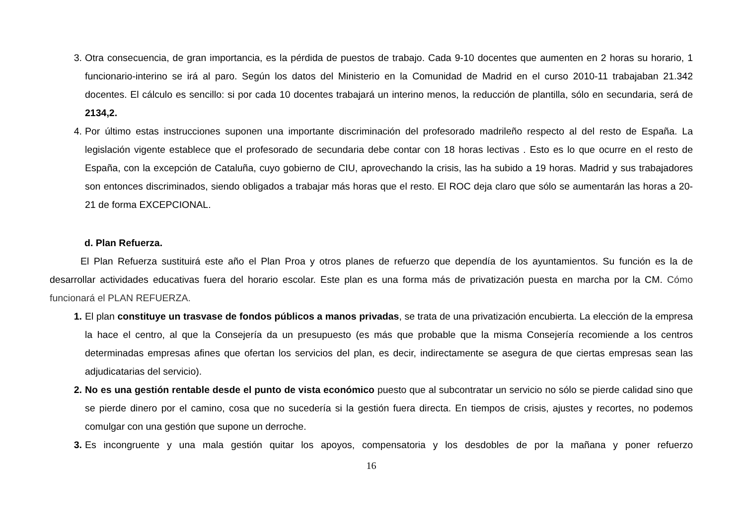3. Otra consecuencia, de gran importancia, es la pérdida de puestos de trabajo. Cada 9-10 docentes que aumenten en 2 horas su horario, 1 funcionario-interino se irá al paro. Según los datos del Ministerio en la Comunidad de Madrid en el curso 2010-11 trabajaban 21.342 docentes. El cálculo es sencillo: si por cada 10 docentes trabajará un interino menos, la reducción de plantilla, sólo en secundaria, será de 2134,2.
4. Por último estas instrucciones suponen una importante discriminación del profesorado madrileño respecto al del resto de España. La legislación vigente establece que el profesorado de secundaria debe contar con 18 horas lectivas . Esto es lo que ocurre en el resto de España, con la excepción de Cataluña, cuyo gobierno de CIU, aprovechando la crisis, las ha subido a 19 horas. Madrid y sus trabajadores son entonces discriminados, siendo obligados a trabajar más horas que el resto. El ROC deja claro que sólo se aumentarán las horas a 20-21 de forma EXCEPCIONAL.
d. Plan Refuerza.
El Plan Refuerza sustituirá este año el Plan Proa y otros planes de refuerzo que dependía de los ayuntamientos. Su función es la de desarrollar actividades educativas fuera del horario escolar. Este plan es una forma más de privatización puesta en marcha por la CM. Cómo funcionará el PLAN REFUERZA.
1. El plan constituye un trasvase de fondos públicos a manos privadas, se trata de una privatización encubierta. La elección de la empresa la hace el centro, al que la Consejería da un presupuesto (es más que probable que la misma Consejería recomiende a los centros determinadas empresas afines que ofertan los servicios del plan, es decir, indirectamente se asegura de que ciertas empresas sean las adjudicatarias del servicio).
2. No es una gestión rentable desde el punto de vista económico puesto que al subcontratar un servicio no sólo se pierde calidad sino que se pierde dinero por el camino, cosa que no sucedería si la gestión fuera directa. En tiempos de crisis, ajustes y recortes, no podemos comulgar con una gestión que supone un derroche.
3. Es incongruente y una mala gestión quitar los apoyos, compensatoria y los desdobles de por la mañana y poner refuerzo
16